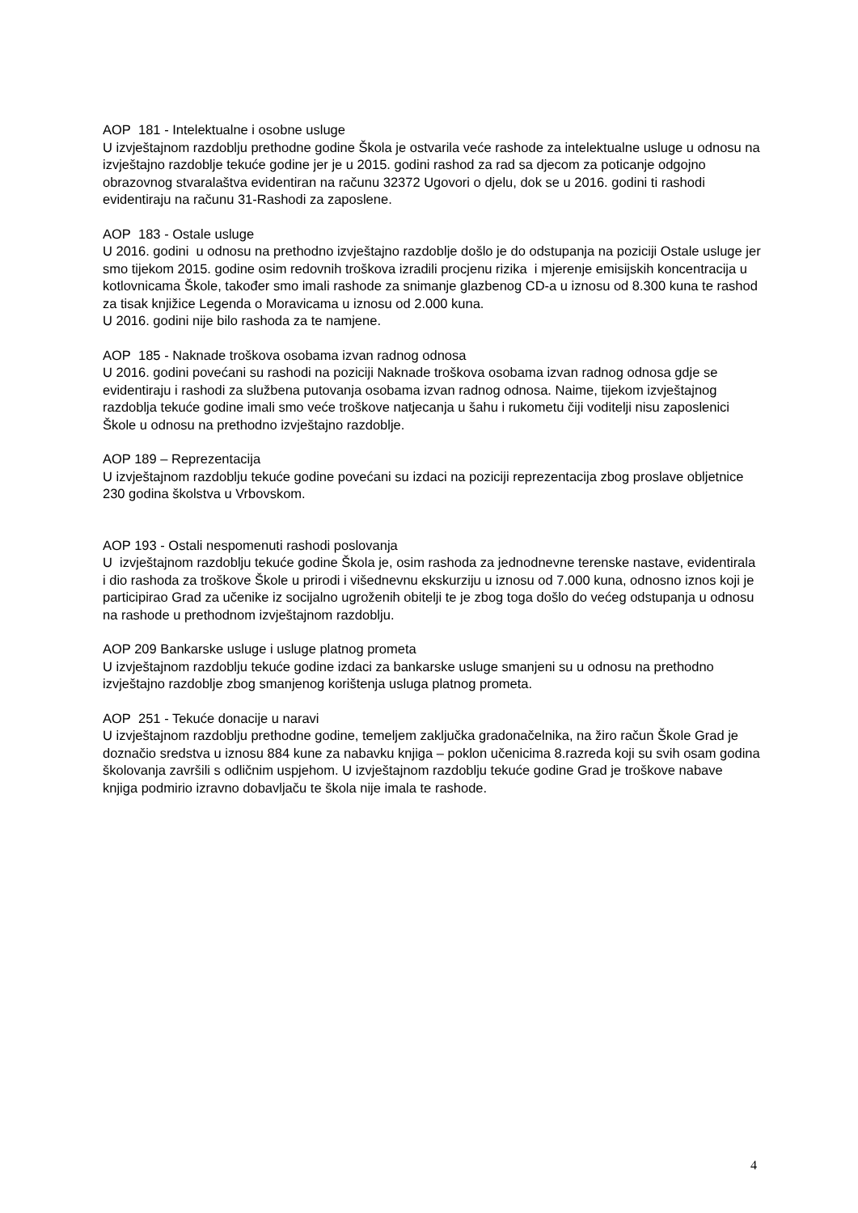AOP 181 - Intelektualne i osobne usluge
U izvještajnom razdoblju prethodne godine Škola je ostvarila veće rashode za intelektualne usluge u odnosu na izvještajno razdoblje tekuće godine jer je u 2015. godini rashod za rad sa djecom za poticanje odgojno obrazovnog stvaralaštva evidentiran na računu 32372 Ugovori o djelu, dok se u 2016. godini ti rashodi evidentiraju na računu 31-Rashodi za zaposlene.
AOP 183 - Ostale usluge
U 2016. godini u odnosu na prethodno izvještajno razdoblje došlo je do odstupanja na poziciji Ostale usluge jer smo tijekom 2015. godine osim redovnih troškova izradili procjenu rizika i mjerenje emisijskih koncentracija u kotlovnicama Škole, također smo imali rashode za snimanje glazbenog CD-a u iznosu od 8.300 kuna te rashod za tisak knjižice Legenda o Moravicama u iznosu od 2.000 kuna.
U 2016. godini nije bilo rashoda za te namjene.
AOP 185 - Naknade troškova osobama izvan radnog odnosa
U 2016. godini povećani su rashodi na poziciji Naknade troškova osobama izvan radnog odnosa gdje se evidentiraju i rashodi za službena putovanja osobama izvan radnog odnosa. Naime, tijekom izvještajnog razdoblja tekuće godine imali smo veće troškove natjecanja u šahu i rukometu čiji voditelji nisu zaposlenici Škole u odnosu na prethodno izvještajno razdoblje.
AOP 189 – Reprezentacija
U izvještajnom razdoblju tekuće godine povećani su izdaci na poziciji reprezentacija zbog proslave obljetnice 230 godina školstva u Vrbovskom.
AOP 193 - Ostali nespomenuti rashodi poslovanja
U izvještajnom razdoblju tekuće godine Škola je, osim rashoda za jednodnevne terenske nastave, evidentirala i dio rashoda za troškove Škole u prirodi i višednevnu ekskurziju u iznosu od 7.000 kuna, odnosno iznos koji je participirao Grad za učenike iz socijalno ugroženih obitelji te je zbog toga došlo do većeg odstupanja u odnosu na rashode u prethodnom izvještajnom razdoblju.
AOP 209 Bankarske usluge i usluge platnog prometa
U izvještajnom razdoblju tekuće godine izdaci za bankarske usluge smanjeni su u odnosu na prethodno izvještajno razdoblje zbog smanjenog korištenja usluga platnog prometa.
AOP 251 - Tekuće donacije u naravi
U izvještajnom razdoblju prethodne godine, temeljem zaključka gradonačelnika, na žiro račun Škole Grad je doznačio sredstva u iznosu 884 kune za nabavku knjiga – poklon učenicima 8.razreda koji su svih osam godina školovanja završili s odličnim uspjehom. U izvještajnom razdoblju tekuće godine Grad je troškove nabave knjiga podmirio izravno dobavljaču te škola nije imala te rashode.
4